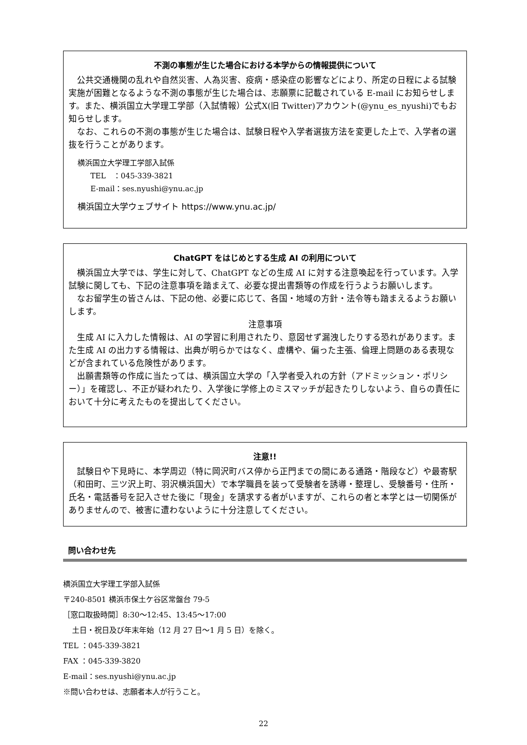不測の事態が生じた場合における本学からの情報提供について
公共交通機関の乱れや自然災害、人為災害、疫病・感染症の影響などにより、所定の日程による試験実施が困難となるような不測の事態が生じた場合は、志願票に記載されている E-mail にお知らせします。また、横浜国立大学理工学部（入試情報）公式X(旧 Twitter)アカウント(@ynu_es_nyushi)でもお知らせします。
なお、これらの不測の事態が生じた場合は、試験日程や入学者選抜方法を変更した上で、入学者の選抜を行うことがあります。
横浜国立大学理工学部入試係
TEL　：045-339-3821
E-mail：ses.nyushi@ynu.ac.jp
横浜国立大学ウェブサイト https://www.ynu.ac.jp/
ChatGPT をはじめとする生成 AI の利用について
横浜国立大学では、学生に対して、ChatGPT などの生成 AI に対する注意喚起を行っています。入学試験に関しても、下記の注意事項を踏まえて、必要な提出書類等の作成を行うようお願いします。
なお留学生の皆さんは、下記の他、必要に応じて、各国・地域の方針・法令等も踏まえるようお願いします。
注意事項
生成 AI に入力した情報は、AI の学習に利用されたり、意図せず漏洩したりする恐れがあります。また生成 AI の出力する情報は、出典が明らかではなく、虚構や、偏った主張、倫理上問題のある表現などが含まれている危険性があります。
出願書類等の作成に当たっては、横浜国立大学の「入学者受入れの方針（アドミッション・ポリシー）」を確認し、不正が疑われたり、入学後に学修上のミスマッチが起きたりしないよう、自らの責任において十分に考えたものを提出してください。
注意!!
試験日や下見時に、本学周辺（特に岡沢町バス停から正門までの間にある通路・階段など）や最寄駅（和田町、三ツ沢上町、羽沢横浜国大）で本学職員を装って受験者を誘導・整理し、受験番号・住所・氏名・電話番号を記入させた後に「現金」を請求する者がいますが、これらの者と本学とは一切関係がありませんので、被害に遭わないように十分注意してください。
問い合わせ先
横浜国立大学理工学部入試係
〒240-8501 横浜市保土ケ谷区常盤台 79-5
［窓口取扱時間］8:30～12:45、13:45～17:00
土日・祝日及び年末年始（12 月 27 日～1 月 5 日）を除く。
TEL ：045-339-3821
FAX ：045-339-3820
E-mail：ses.nyushi@ynu.ac.jp
※問い合わせは、志願者本人が行うこと。
22